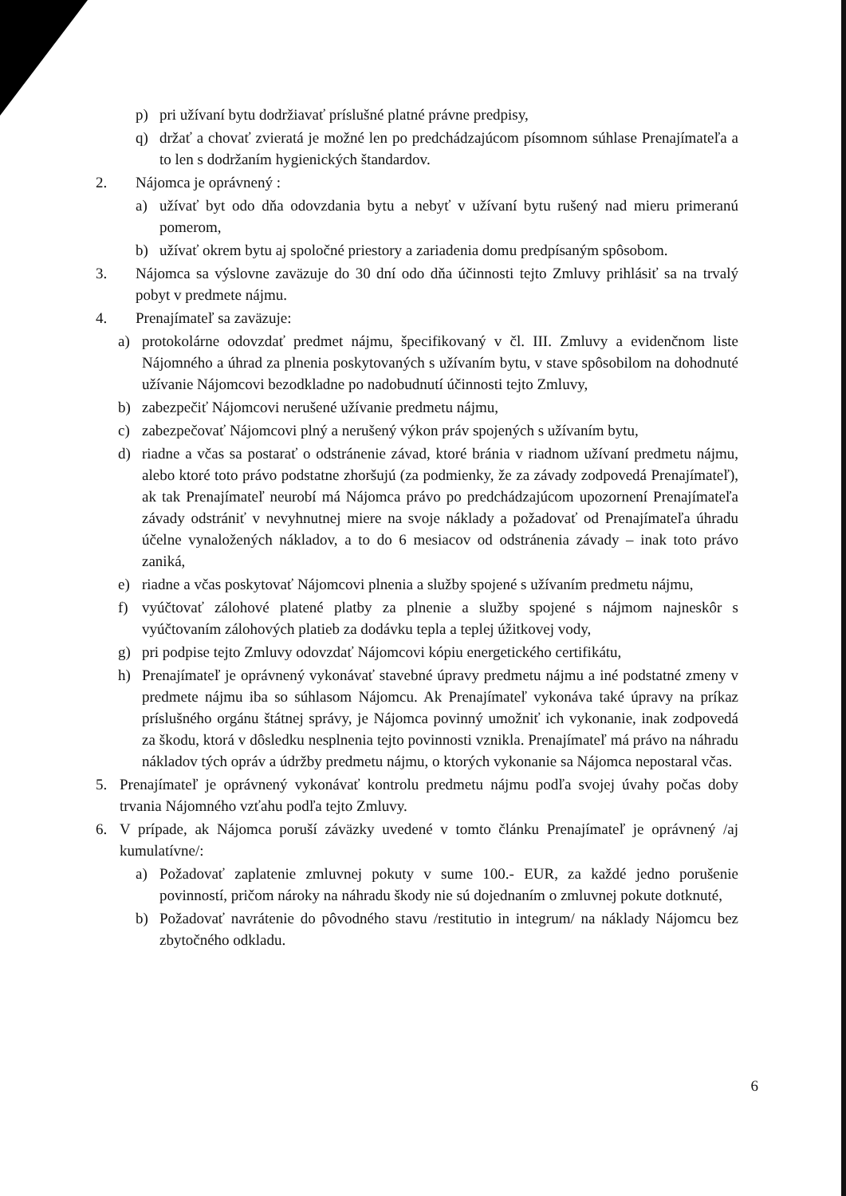p) pri užívaní bytu dodržiavať príslušné platné právne predpisy,
q) držať a chovať zvieratá je možné len po predchádzajúcom písomnom súhlase Prenajímateľa a to len s dodržaním hygienických štandardov.
2. Nájomca je oprávnený :
a) užívať byt odo dňa odovzdania bytu a nebyť v užívaní bytu rušený nad mieru primeranú pomerom,
b) užívať okrem bytu aj spoločné priestory a zariadenia domu predpísaným spôsobom.
3. Nájomca sa výslovne zaväzuje do 30 dní odo dňa účinnosti tejto Zmluvy prihlásiť sa na trvalý pobyt v predmete nájmu.
4. Prenajímateľ sa zaväzuje:
a) protokolárne odovzdať predmet nájmu, špecifikovaný v čl. III. Zmluvy a evidenčnom liste Nájomného a úhrad za plnenia poskytovaných s užívaním bytu, v stave spôsobilom na dohodnuté užívanie Nájomcovi bezodkladne po nadobudnutí účinnosti tejto Zmluvy,
b) zabezpečiť Nájomcovi nerušené užívanie predmetu nájmu,
c) zabezpečovať Nájomcovi plný a nerušený výkon práv spojených s užívaním bytu,
d) riadne a včas sa postarať o odstránenie závad, ktoré bránia v riadnom užívaní predmetu nájmu, alebo ktoré toto právo podstatne zhoršujú (za podmienky, že za závady zodpovedá Prenajímateľ), ak tak Prenajímateľ neurobí má Nájomca právo po predchádzajúcom upozornení Prenajímateľa závady odstrániť v nevyhnutnej miere na svoje náklady a požadovať od Prenajímateľa úhradu účelne vynaložených nákladov, a to do 6 mesiacov od odstránenia závady – inak toto právo zaniká,
e) riadne a včas poskytovať Nájomcovi plnenia a služby spojené s užívaním predmetu nájmu,
f) vyúčtovať zálohové platené platby za plnenie a služby spojené s nájmom najneskôr s vyúčtovaním zálohových platieb za dodávku tepla a teplej úžitkovej vody,
g) pri podpise tejto Zmluvy odovzdať Nájomcovi kópiu energetického certifikátu,
h) Prenajímateľ je oprávnený vykonávať stavebné úpravy predmetu nájmu a iné podstatné zmeny v predmete nájmu iba so súhlasom Nájomcu. Ak Prenajímateľ vykonáva také úpravy na príkaz príslušného orgánu štátnej správy, je Nájomca povinný umožniť ich vykonanie, inak zodpovedá za škodu, ktorá v dôsledku nesplnenia tejto povinnosti vznikla. Prenajímateľ má právo na náhradu nákladov tých opráv a údržby predmetu nájmu, o ktorých vykonanie sa Nájomca nepostaral včas.
5. Prenajímateľ je oprávnený vykonávať kontrolu predmetu nájmu podľa svojej úvahy počas doby trvania Nájomného vzťahu podľa tejto Zmluvy.
6. V prípade, ak Nájomca poruší záväzky uvedené v tomto článku Prenajímateľ je oprávnený /aj kumulatívne/:
a) Požadovať zaplatenie zmluvnej pokuty v sume 100.- EUR, za každé jedno porušenie povinností, pričom nároky na náhradu škody nie sú dojednaním o zmluvnej pokute dotknuté,
b) Požadovať navrátenie do pôvodného stavu /restitutio in integrum/ na náklady Nájomcu bez zbytočného odkladu.
6